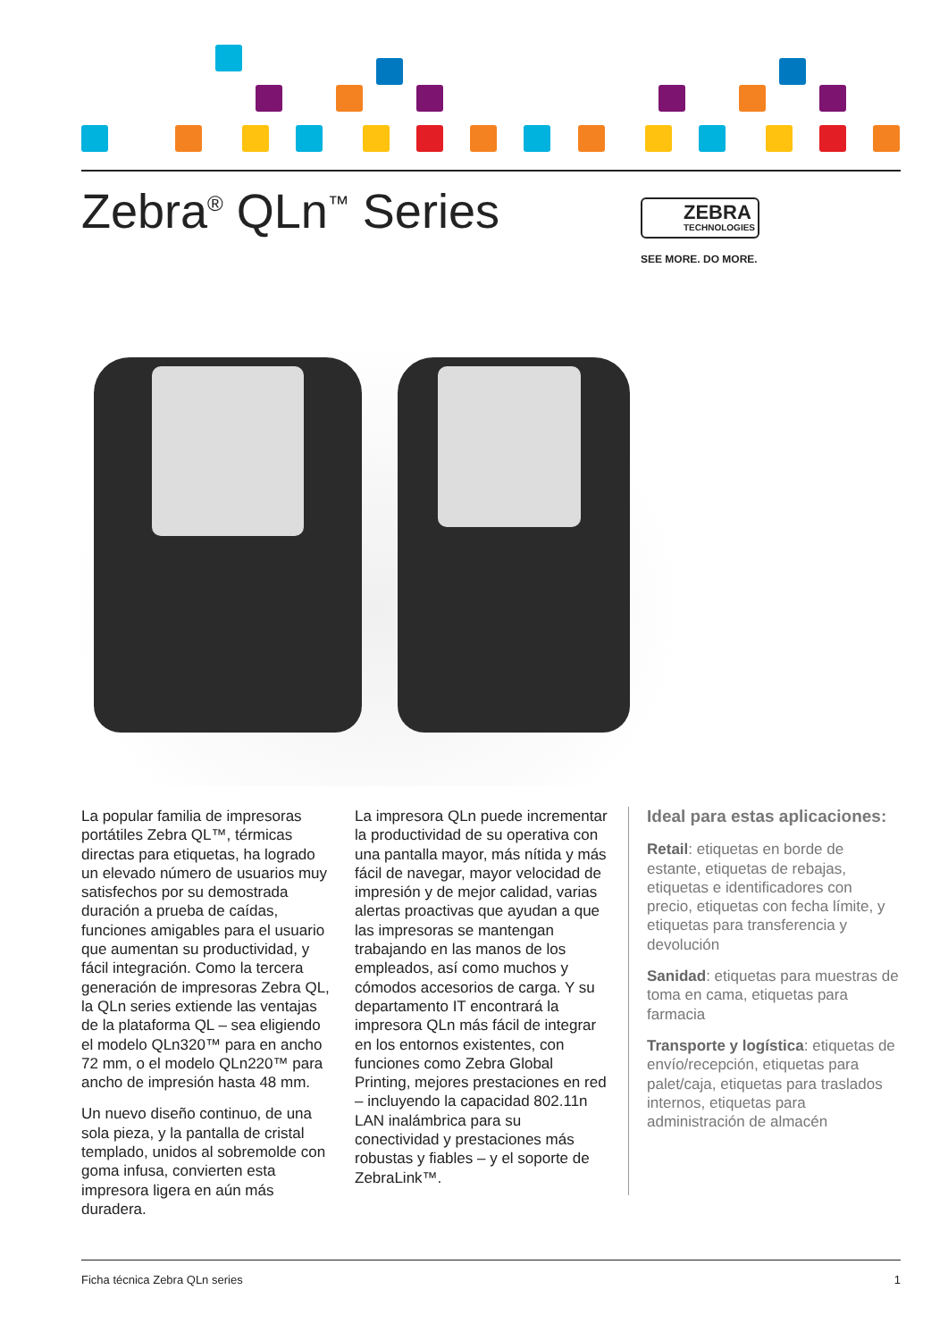Zebra<sup>®</sup> QLn<sup>™</sup> Series
ZEBRA
TECHNOLOGIES
SEE MORE. DO MORE.
La popular familia de impresoras portátiles Zebra QL™, térmicas directas para etiquetas, ha logrado un elevado número de usuarios muy satisfechos por su demostrada duración a prueba de caídas, funciones amigables para el usuario que aumentan su productividad, y fácil integración. Como la tercera generación de impresoras Zebra QL, la QLn series extiende las ventajas de la plataforma QL – sea eligiendo el modelo QLn320™ para en ancho 72 mm, o el modelo QLn220™ para ancho de impresión hasta 48 mm.
Un nuevo diseño continuo, de una sola pieza, y la pantalla de cristal templado, unidos al sobremolde con goma infusa, convierten esta impresora ligera en aún más duradera.
La impresora QLn puede incrementar la productividad de su operativa con una pantalla mayor, más nítida y más fácil de navegar, mayor velocidad de impresión y de mejor calidad, varias alertas proactivas que ayudan a que las impresoras se mantengan trabajando en las manos de los empleados, así como muchos y cómodos accesorios de carga. Y su departamento IT encontrará la impresora QLn más fácil de integrar en los entornos existentes, con funciones como Zebra Global Printing, mejores prestaciones en red – incluyendo la capacidad 802.11n LAN inalámbrica para su conectividad y prestaciones más robustas y fiables – y el soporte de ZebraLink™.
Ideal para estas aplicaciones:
Retail: etiquetas en borde de estante, etiquetas de rebajas, etiquetas e identificadores con precio, etiquetas con fecha límite, y etiquetas para transferencia y devolución
Sanidad: etiquetas para muestras de toma en cama, etiquetas para farmacia
Transporte y logística: etiquetas de envío/recepción, etiquetas para palet/caja, etiquetas para traslados internos, etiquetas para administración de almacén
Ficha técnica Zebra QLn series 1